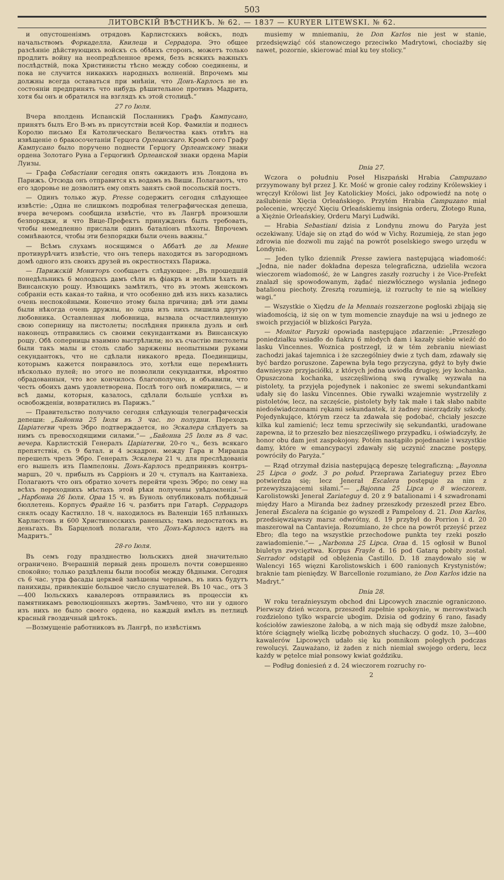503
ЛИТОВСКІЙ ВѢСТНИКЪ. № 62. — 1837 — KURYER LITEWSKI. № 62.
и опустошеніямъ отрядовъ Карлистскихъ войскъ, подъ начальствомъ Форкаделла, Квилеца и Серрадора. Это общее разсѣяніе дѣйствующихъ войскъ съ обѣихъ сторонъ, можетъ только продлить войну на неопредѣленное время, безъ всякихъ важныхъ послѣдствій, пока Христинисты тѣсно между собою соединены, и пока не случится никакихъ народныхъ волненій. Впрочемъ мы должны всегда оставаться при мнѣніи, что Донъ-Карлосъ не въ состояніи предпринять что нибудь рѣшительное противъ Мадрита, хотя бы онъ и обратился на взглядъ къ этой столицѣ.“
27 го Іюля.
Вчера вполдень Испанскій Посланникъ Графъ Кампусано, принятъ былъ Его В-мъ въ присутствіи всей Кор. Фамиліи и поднесъ Королю письмо Ея Католическаго Величества какъ отвѣтъ на извѣщеніе о бракосочетаніи Герцога Орлеанскаго. Кромѣ сего Графу Кампусано было поручено поднести Герцогу Орлеанскому знаки ордена Золотаго Руна а Герцогинѣ Орлеанской знаки ордена Маріи Луизы.
— Графа Себастіани сегодня опять ожидаютъ изъ Лондона въ Парижъ. Отсюда онъ отправится къ водамъ въ Виши. Полагаютъ, что его здоровье не дозволитъ ему опять занять свой посольскій постъ.
— Одинъ только жур. Presse содержитъ сегодня слѣдующее извѣстіе: „Одна не слишкомъ подробная телеграфическая депеша, вчера вечеромъ сообщила извѣстіе, что въ Лангрѣ произошли безпорядки, и что Вице-Префектъ принужденъ былъ требовать, чтобы немедленно прислали одинъ баталіонъ пѣхоты. Впрочемъ сомнѣваются, чтобы эти безпорядки были очень важны.“
— Всѣмъ слухамъ носящимся о Аббатѣ де ла Менне противурѣчитъ извѣстіе, что онъ теперь находится въ загородномъ домѣ одного изъ своихъ друзей въ окрестностяхъ Парижа.
— Парижскій Мониторъ сообщаетъ слѣдующее: „Въ прошедшій понедѣльникъ 6 молодыхъ дамъ сѣли въ фіакръ и велѣли ѣхать въ Винсанскую рощу. Извощикъ замѣтилъ, что въ этомъ женскомъ собраніи есть какая-то тайна, и что особенно двѣ изъ нихъ казались очень неспокойными. Конечно этому была причина; двѣ эти дамы были нѣкогда очень дружны, но одна изъ нихъ лишила другую любовника. Оставленная любовница, вызвала осчастливленную свою соперницу на пистолеты; послѣдняя приняла дуэль и онѣ наконецъ отправились съ своими секундантками въ Винсанскую рощу. Обѣ соперницы взаимно выстрѣлили; но къ счастію пистолеты были такъ малы и столь слабо заряжены неопытными руками секундантокъ, что не сдѣлали никакого вреда. Поединщицы, которымъ кажется понравилось это, хотѣли еще перемѣнить нѣсколько пулей; но этого не позволили секундантки, вѣроятно обрадованныя, что все кончилось благополучно, и объявили, что честь обоихъ дамъ удовлетворена. Послѣ того онѣ помирились, — и всѣ дамы, которыя, казалось, сдѣлали большіе успѣхи въ освобожденіи, возвратились въ Парижъ.“
— Правительство получило сегодня слѣдующія телеграфическія депеши: „Байонна 25 Іюля въ 3 час. по полудни. Переходъ Царіатегви чрезъ Эбро подтверждается, но Эскалера слѣдуетъ за нимъ съ превосходящими силами.“— „Байонна 25 Іюля въ 8 час. вечера. Карлистскій Генералъ Царіатегви, 20-го ч., безъ всякаго препятствія, съ 9 батал. и 4 эскадрон. между Гара и Миранда перешелъ чрезъ Эбро. Генералъ Эскалера 21 ч. для преслѣдованія его вышелъ изъ Пампелоны. Донъ-Карлосъ предпринявъ контръ-маршъ, 20 ч. прибылъ въ Сарріонъ и 20 ч. ступалъ на Кантавіеха. Полагаютъ что онъ обратно хочетъ перейти чрезъ Эбро; по сему на всѣхъ переходнихъ мѣстахъ этой рѣки получены увѣдомленія.“— „Нарбонна 26 Іюля. Ораа 15 ч. въ Буноль опубликовалъ побѣдный бюллетень. Корпусъ Фрайле 16 ч. разбитъ при Гатарѣ. Серрадоръ снялъ осаду Кастилло. 18 ч. находилось въ Валенціи 165 плѣнныхъ Карлистовъ и 600 Христиносскихъ раненыхъ; тамъ недостатокъ въ деньгахъ. Въ Барцелонѣ полагали, что Донъ-Карлосъ идетъ на Мадритъ.“
28-го Іюля.
Въ семъ году празднество Іюльскихъ дней значительно ограничено. Вчерашній первый день прошелъ почти совершенно спокойно; только раздѣлены были пособія между бѣдными. Сегодня съ 6 час. утра фасады церквей завѣшены чернымъ, въ нихъ будутъ панихиды, привлекшіе большое число слушателей. Въ 10 час., отъ 3—400 Іюльскихъ кавалеровъ отправились въ процессіи къ памятникамъ революціонныхъ жертвъ. Замѣчено, что ни у одного изъ нихъ не было своего ордена, но каждый имѣлъ въ петлицѣ красный гвоздичный цвѣтокъ.
—Возмущеніе работниковъ въ Лангрѣ, по извѣстіямъ
musiemy w mniemaniu, że Don Karlos nie jest w stanie, przedsięwziąć cóś stanowczego przeciwko Madrytowi, chociażby się nawet, pozornie, skierować miał ku tey stolicy.”
Dnia 27.
Wczora o południu Poseł Hiszpański Hrabia Campuzano przyymowany był przez J. Kr. Mość w gronie całey rodziny Królewskiey i wręczył Królowi list Jey Katolickiey Mości, jako odpowiedź na notę o zaślubienie Xięcia Orleańskiego. Przytém Hrabia Campuzano miał polecenie, wręczyć Xięciu Orleańskiemu insignia orderu, Złotego Runa, a Xiężnie Orleańskiey, Orderu Maryi Ludwiki.
— Hrabia Sebastiani dzisia z Londynu znowu do Paryża jest oczekiwany. Udaje się on ztąd do wód w Vichy. Rozumieją, że stan jego zdrowia nie dozwoli mu zająć na powrót poselskiego swego urzędu w Londynie.
— Jeden tylko dziennik Presse zawiera następującą wiadomość: „Jedna, nie nader dokładna depesza telegraficzna, udzieliła wczora wieczorem wiadomość, że w Langres zaszły rozruchy i że Vice-Prefekt znalazł się spowodowanym, żądać niezwłócznego wysłania jednego batalionu piechoty. Zresztą rozumieją, iż rozruchy te nie są wielkiey wagi.”
— Wszystkie o Xiędzu de la Mennais rozszerzone pogłoski zbijają się wiadomością, iż się on w tym momencie znayduje na wsi u jednego ze swoich przyjaciół w blizkości Paryża.
— Monitor Paryzki opowiada następujące zdarzenie: „Przeszłego poniedziałku wsiadło do fiakru 6 młodych dam i kazały siebie wieźć do lasku Vincennes. Woznica postrzegł, iż w tém zebraniu niewiast zachodzi jakaś tajemnica i że szczególniey dwie z tych dam, zdawały się być bardzo poruszone. Zapewna była tego przyczyna, gdyż to były dwie dawnieysze przyjaciółki, z których jedna uwiodła drugiey, jey kochanka. Opuszczona kochanka, uszczęśliwioną swą rywalkę wyzwała na pistolety, ta przyjęła pojedynek i nakoniec ze swemi sekundantkami udały się do lasku Vincennes. Obie rywalki wzajemnie wystrzeliły z pistoletów, lecz, na szczęście, pistolety były tak małe i tak słabo nabite niedoświadczonami rękami sekundantek, iż żadney niezrządziły szkody. Pojedynkujące, którym rzecz ta zdawała się podobać, chciały jeszcze kilka kul zamienić; lecz temu sprzeciwiły się sekundantki, uradowane zapewna, iż to przeszło bez nieszczęśliwego przypadku, i oświadczyły, że honor obu dam jest zaspokojony. Potém nastąpiło pojednanie i wszystkie damy, które w emancypacyi zdawały się uczynić znaczne postępy, powróciły do Paryża.“
— Rząd otrzymał dzisia następującą depeszę telegraficzną: „Bayonna 25 Lipca o godz. 3 po połud. Przeprawa Zariateguy przez Ebro potwierdza się; lecz Jenerał Escalera postępuje za nim z przewyższającemi siłami.”— „Bajonna 25 Lipca o 8 wieczorem. Karolistowski Jenerał Zariateguy d. 20 z 9 batalionami i 4 szwadronami między Haro a Miranda bez żadney przeszkody przeszedł przez Ebro. Jenerał Escalera na ściganie go wyszedł z Pampelony d. 21. Don Karlos, przedsięwziąwszy marsz odwrótny, d. 19 przybył do Porrion i d. 20 maszerował na Cantavieja. Rozumiano, że chce na powrót przeyść przez Ebro; dla tego na wszystkie przechodowe punkta tey rzeki poszło zawiadomienie.”— „Narbonna 25 Lipca. Oraa d. 15 ogłosił w Bunol biuletyn zwycięztwa. Korpus Frayle d. 16 pod Gatarą pobity został. Serrador odstąpił od oblężenia Castillo. D. 18 znaydowało się w Walencyi 165 więzni Karolistowskich i 600 ranionych Krystynistów; braknie tam pieniędzy. W Barcellonie rozumiano, że Don Karlos idzie na Madryt.”
Dnia 28.
W roku teraźnieyszym obchod dni Lipcowych znacznie ograniczono. Pierwszy dzień wczora, przeszedł zupełnie spokoynie, w merowstwach rozdzielono tylko wsparcie ubogim. Dzisia od godziny 6 rano, fasady kościołów zawieszone żałobą, a w nich mają się odbydź msze żałobne, które ściągnęły wielką liczbę pobożnych słuchaczy. O godz. 10, 3—400 kawalerów Lipcowych udało się ku pomnikom poległych podczas rewolucyi. Zauważano, iż żaden z nich niemiał swojego orderu, lecz każdy w pętelce miał ponsowy kwiat goździku.
— Podług doniesień z d. 24 wieczorem rozruchy ro-
2